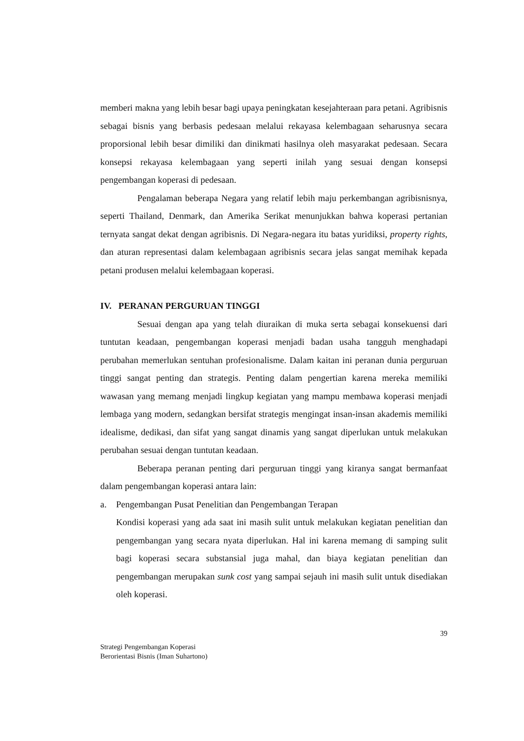memberi makna yang lebih besar bagi upaya peningkatan kesejahteraan para petani. Agribisnis sebagai bisnis yang berbasis pedesaan melalui rekayasa kelembagaan seharusnya secara proporsional lebih besar dimiliki dan dinikmati hasilnya oleh masyarakat pedesaan. Secara konsepsi rekayasa kelembagaan yang seperti inilah yang sesuai dengan konsepsi pengembangan koperasi di pedesaan.
Pengalaman beberapa Negara yang relatif lebih maju perkembangan agribisnisnya, seperti Thailand, Denmark, dan Amerika Serikat menunjukkan bahwa koperasi pertanian ternyata sangat dekat dengan agribisnis. Di Negara-negara itu batas yuridiksi, property rights, dan aturan representasi dalam kelembagaan agribisnis secara jelas sangat memihak kepada petani produsen melalui kelembagaan koperasi.
IV. PERANAN PERGURUAN TINGGI
Sesuai dengan apa yang telah diuraikan di muka serta sebagai konsekuensi dari tuntutan keadaan, pengembangan koperasi menjadi badan usaha tangguh menghadapi perubahan memerlukan sentuhan profesionalisme. Dalam kaitan ini peranan dunia perguruan tinggi sangat penting dan strategis. Penting dalam pengertian karena mereka memiliki wawasan yang memang menjadi lingkup kegiatan yang mampu membawa koperasi menjadi lembaga yang modern, sedangkan bersifat strategis mengingat insan-insan akademis memiliki idealisme, dedikasi, dan sifat yang sangat dinamis yang sangat diperlukan untuk melakukan perubahan sesuai dengan tuntutan keadaan.
Beberapa peranan penting dari perguruan tinggi yang kiranya sangat bermanfaat dalam pengembangan koperasi antara lain:
a. Pengembangan Pusat Penelitian dan Pengembangan Terapan
Kondisi koperasi yang ada saat ini masih sulit untuk melakukan kegiatan penelitian dan pengembangan yang secara nyata diperlukan. Hal ini karena memang di samping sulit bagi koperasi secara substansial juga mahal, dan biaya kegiatan penelitian dan pengembangan merupakan sunk cost yang sampai sejauh ini masih sulit untuk disediakan oleh koperasi.
39
Strategi Pengembangan Koperasi
Berorientasi Bisnis (Iman Suhartono)